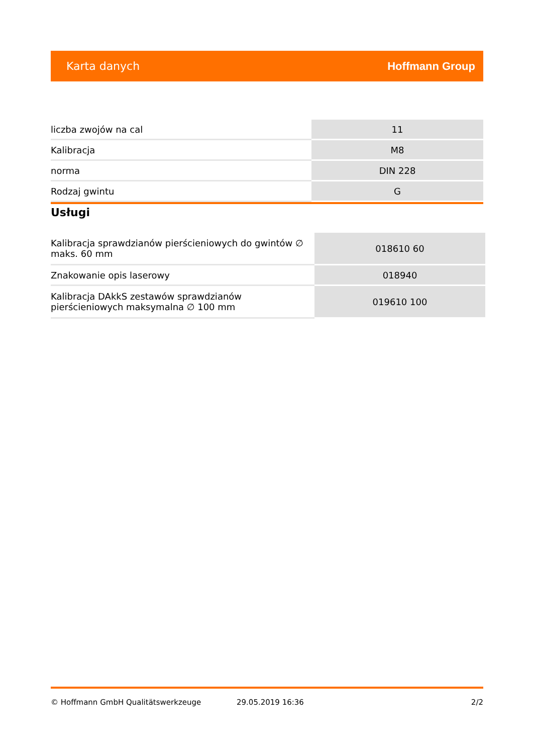Karta danych Hoffmann Group
| liczba zwojów na cal | 11 |
| Kalibracja | M8 |
| norma | DIN 228 |
| Rodzaj gwintu | G |
Usługi
| Kalibracja sprawdzianów pierścieniowych do gwintów ∅ maks. 60 mm | 018610 60 |
| Znakowanie opis laserowy | 018940 |
| Kalibracja DAkkS zestawów sprawdzianów pierścieniowych maksymalna ∅ 100 mm | 019610 100 |
© Hoffmann GmbH Qualitätswerkzeuge 29.05.2019 16:36 2/2